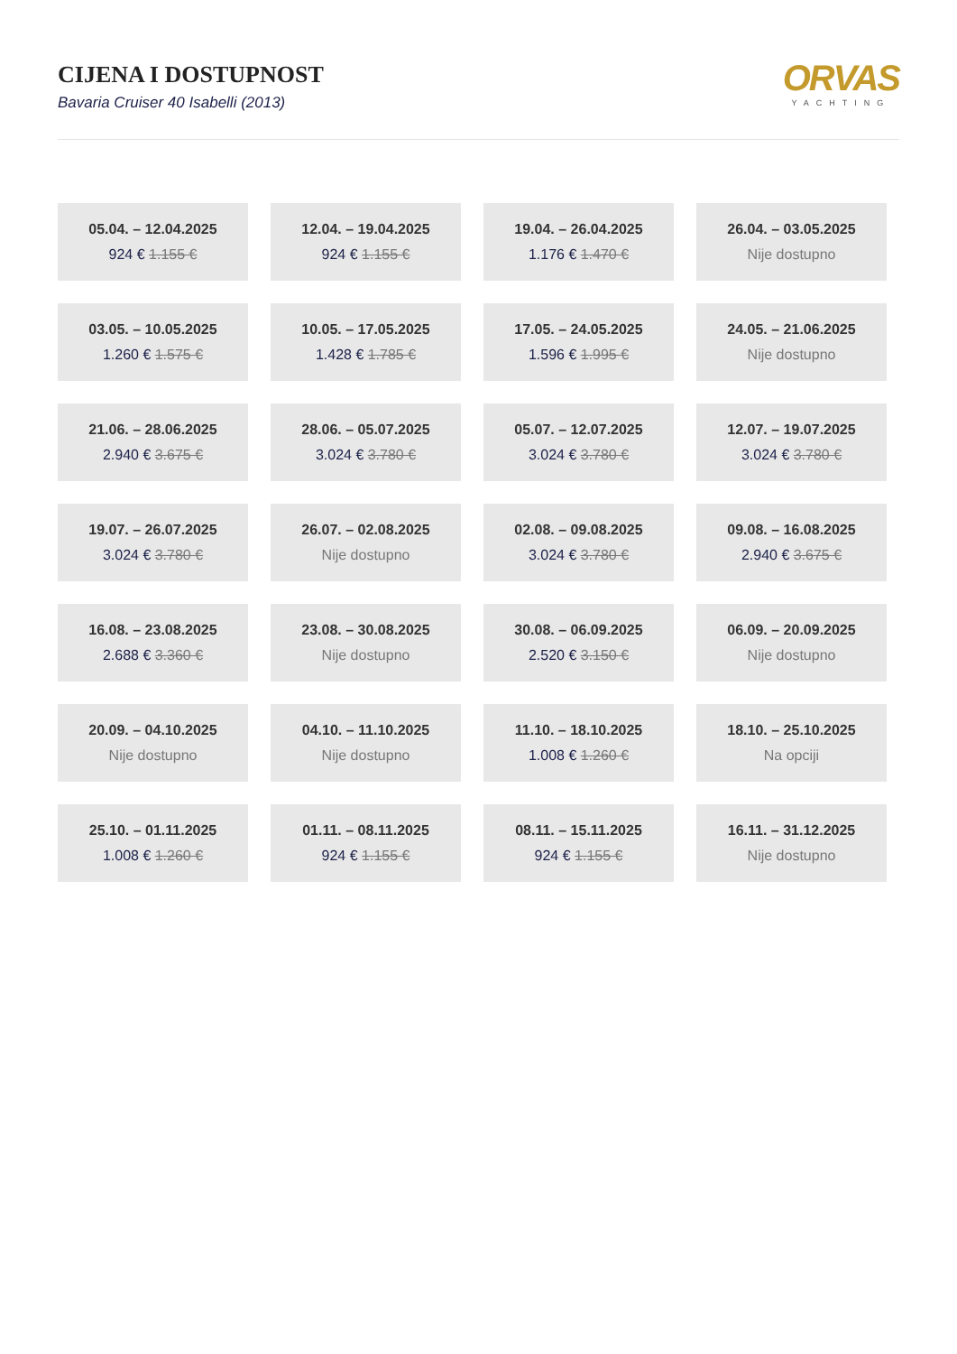CIJENA I DOSTUPNOST
Bavaria Cruiser 40 Isabelli (2013)
ORVAS
YACHTING
| 05.04. – 12.04.2025 924 € 1.155 € | 12.04. – 19.04.2025 924 € 1.155 € | 19.04. – 26.04.2025 1.176 € 1.470 € | 26.04. – 03.05.2025 Nije dostupno |
| 03.05. – 10.05.2025 1.260 € 1.575 € | 10.05. – 17.05.2025 1.428 € 1.785 € | 17.05. – 24.05.2025 1.596 € 1.995 € | 24.05. – 21.06.2025 Nije dostupno |
| 21.06. – 28.06.2025 2.940 € 3.675 € | 28.06. – 05.07.2025 3.024 € 3.780 € | 05.07. – 12.07.2025 3.024 € 3.780 € | 12.07. – 19.07.2025 3.024 € 3.780 € |
| 19.07. – 26.07.2025 3.024 € 3.780 € | 26.07. – 02.08.2025 Nije dostupno | 02.08. – 09.08.2025 3.024 € 3.780 € | 09.08. – 16.08.2025 2.940 € 3.675 € |
| 16.08. – 23.08.2025 2.688 € 3.360 € | 23.08. – 30.08.2025 Nije dostupno | 30.08. – 06.09.2025 2.520 € 3.150 € | 06.09. – 20.09.2025 Nije dostupno |
| 20.09. – 04.10.2025 Nije dostupno | 04.10. – 11.10.2025 Nije dostupno | 11.10. – 18.10.2025 1.008 € 1.260 € | 18.10. – 25.10.2025 Na opciji |
| 25.10. – 01.11.2025 1.008 € 1.260 € | 01.11. – 08.11.2025 924 € 1.155 € | 08.11. – 15.11.2025 924 € 1.155 € | 16.11. – 31.12.2025 Nije dostupno |